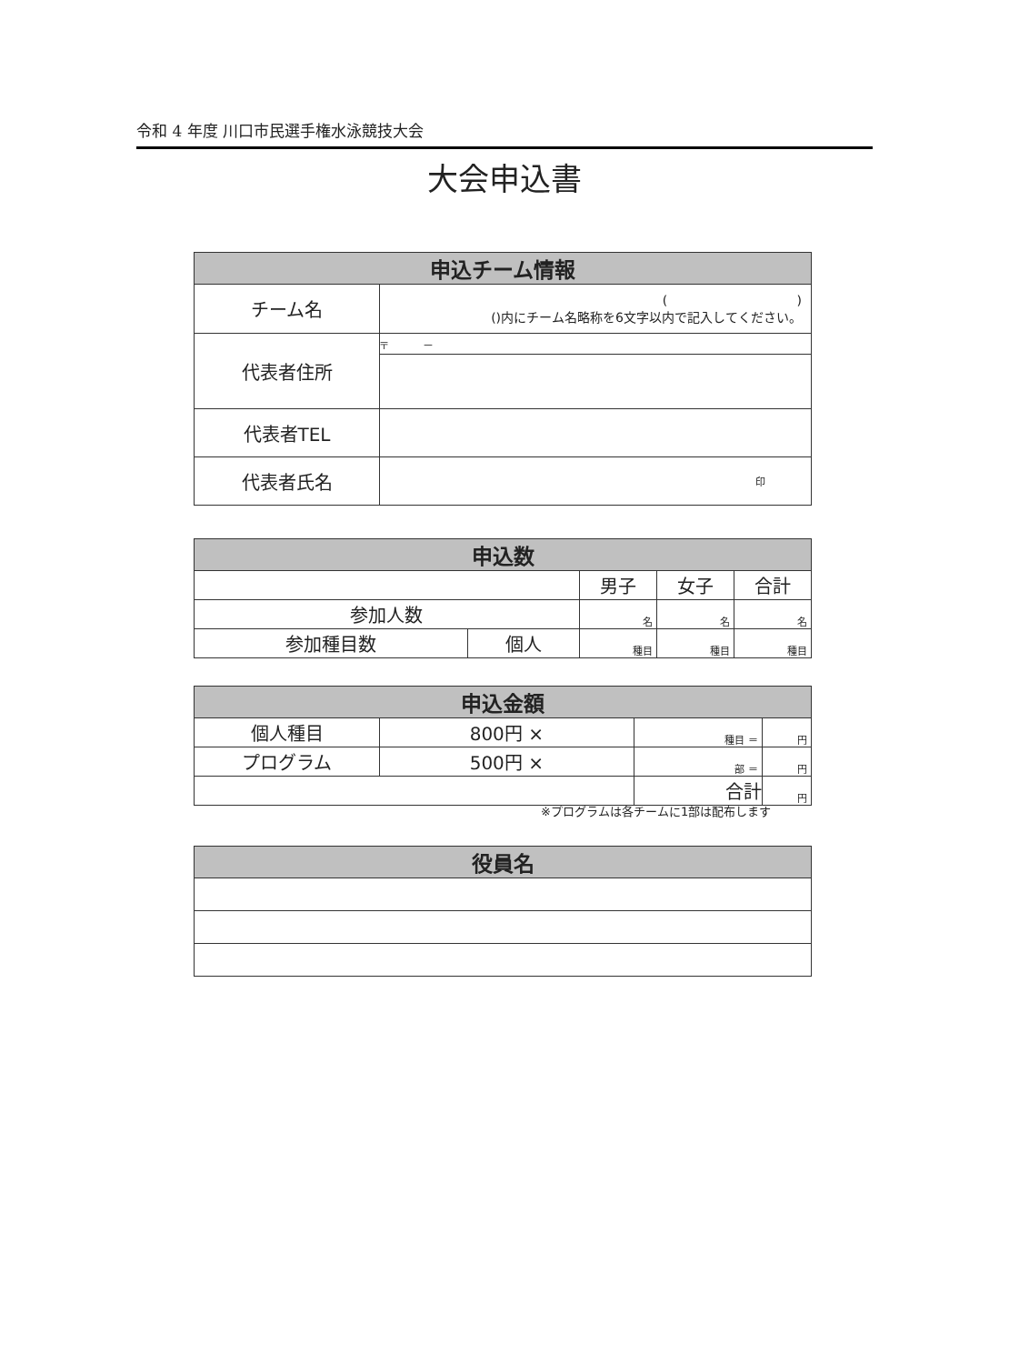令和 4 年度 川口市民選手権水泳競技大会
大会申込書
| 申込チーム情報 | |
| --- | --- |
| チーム名 | ( ) ()内にチーム名略称を6文字以内で記入してください。 |
| 代表者住所 | 〒 － |
| 代表者TEL | |
| 代表者氏名 | 印 |
| 申込数 | | | | |
| --- | --- | --- | --- | --- |
| | | 男子 | 女子 | 合計 |
| 参加人数 | | 名 | 名 | 名 |
| 参加種目数 | 個人 | 種目 | 種目 | 種目 |
| 申込金額 | | | |
| --- | --- | --- | --- |
| 個人種目 | 800円 × | 種目 ＝ | 円 |
| プログラム | 500円 × | 部 ＝ | 円 |
| | | 合計 | 円 |
※プログラムは各チームに1部は配布します
| 役員名 |
| --- |